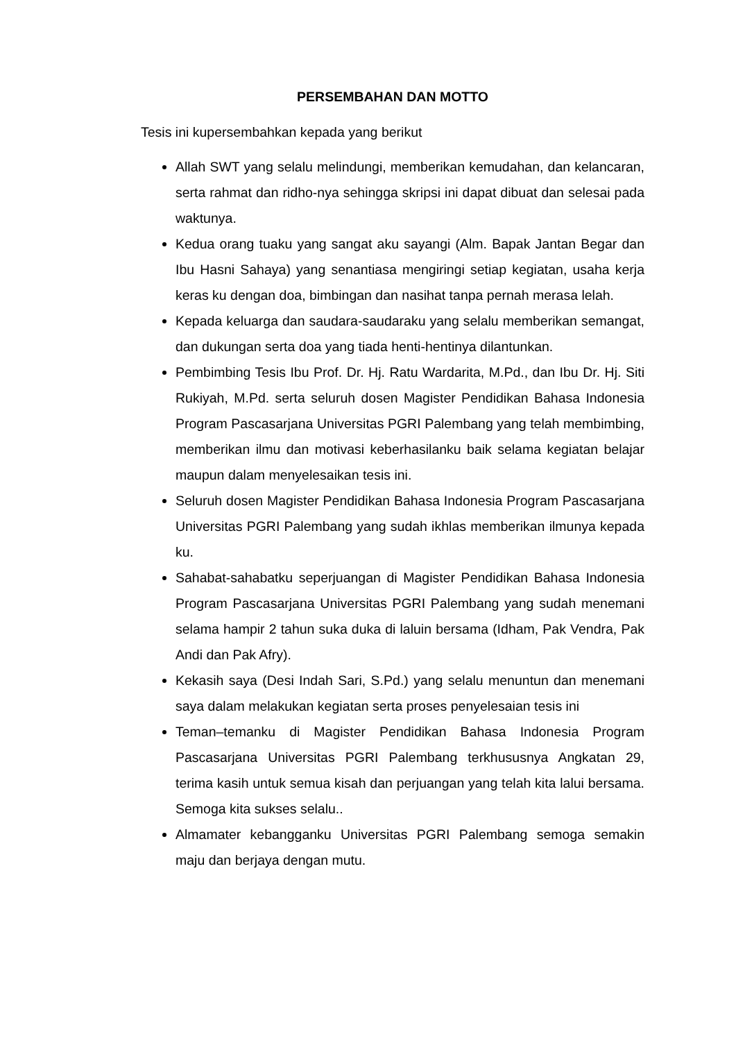PERSEMBAHAN DAN MOTTO
Tesis ini kupersembahkan kepada yang berikut
Allah SWT yang selalu melindungi, memberikan kemudahan, dan kelancaran, serta rahmat dan ridho-nya sehingga skripsi ini dapat dibuat dan selesai pada waktunya.
Kedua orang tuaku yang sangat aku sayangi (Alm. Bapak Jantan Begar dan Ibu Hasni Sahaya) yang senantiasa mengiringi setiap kegiatan, usaha kerja keras ku dengan doa, bimbingan dan nasihat tanpa pernah merasa lelah.
Kepada keluarga dan saudara-saudaraku yang selalu memberikan semangat, dan dukungan serta doa yang tiada henti-hentinya dilantunkan.
Pembimbing Tesis Ibu Prof. Dr. Hj. Ratu Wardarita, M.Pd., dan Ibu Dr. Hj. Siti Rukiyah, M.Pd. serta seluruh dosen Magister Pendidikan Bahasa Indonesia Program Pascasarjana Universitas PGRI Palembang yang telah membimbing, memberikan ilmu dan motivasi keberhasilanku baik selama kegiatan belajar maupun dalam menyelesaikan tesis ini.
Seluruh dosen Magister Pendidikan Bahasa Indonesia Program Pascasarjana Universitas PGRI Palembang yang sudah ikhlas memberikan ilmunya kepada ku.
Sahabat-sahabatku seperjuangan di Magister Pendidikan Bahasa Indonesia Program Pascasarjana Universitas PGRI Palembang yang sudah menemani selama hampir 2 tahun suka duka di laluin bersama (Idham, Pak Vendra, Pak Andi dan Pak Afry).
Kekasih saya (Desi Indah Sari, S.Pd.) yang selalu menuntun dan menemani saya dalam melakukan kegiatan serta proses penyelesaian tesis ini
Teman–temanku di Magister Pendidikan Bahasa Indonesia Program Pascasarjana Universitas PGRI Palembang terkhususnya Angkatan 29, terima kasih untuk semua kisah dan perjuangan yang telah kita lalui bersama. Semoga kita sukses selalu..
Almamater kebangganku Universitas PGRI Palembang semoga semakin maju dan berjaya dengan mutu.